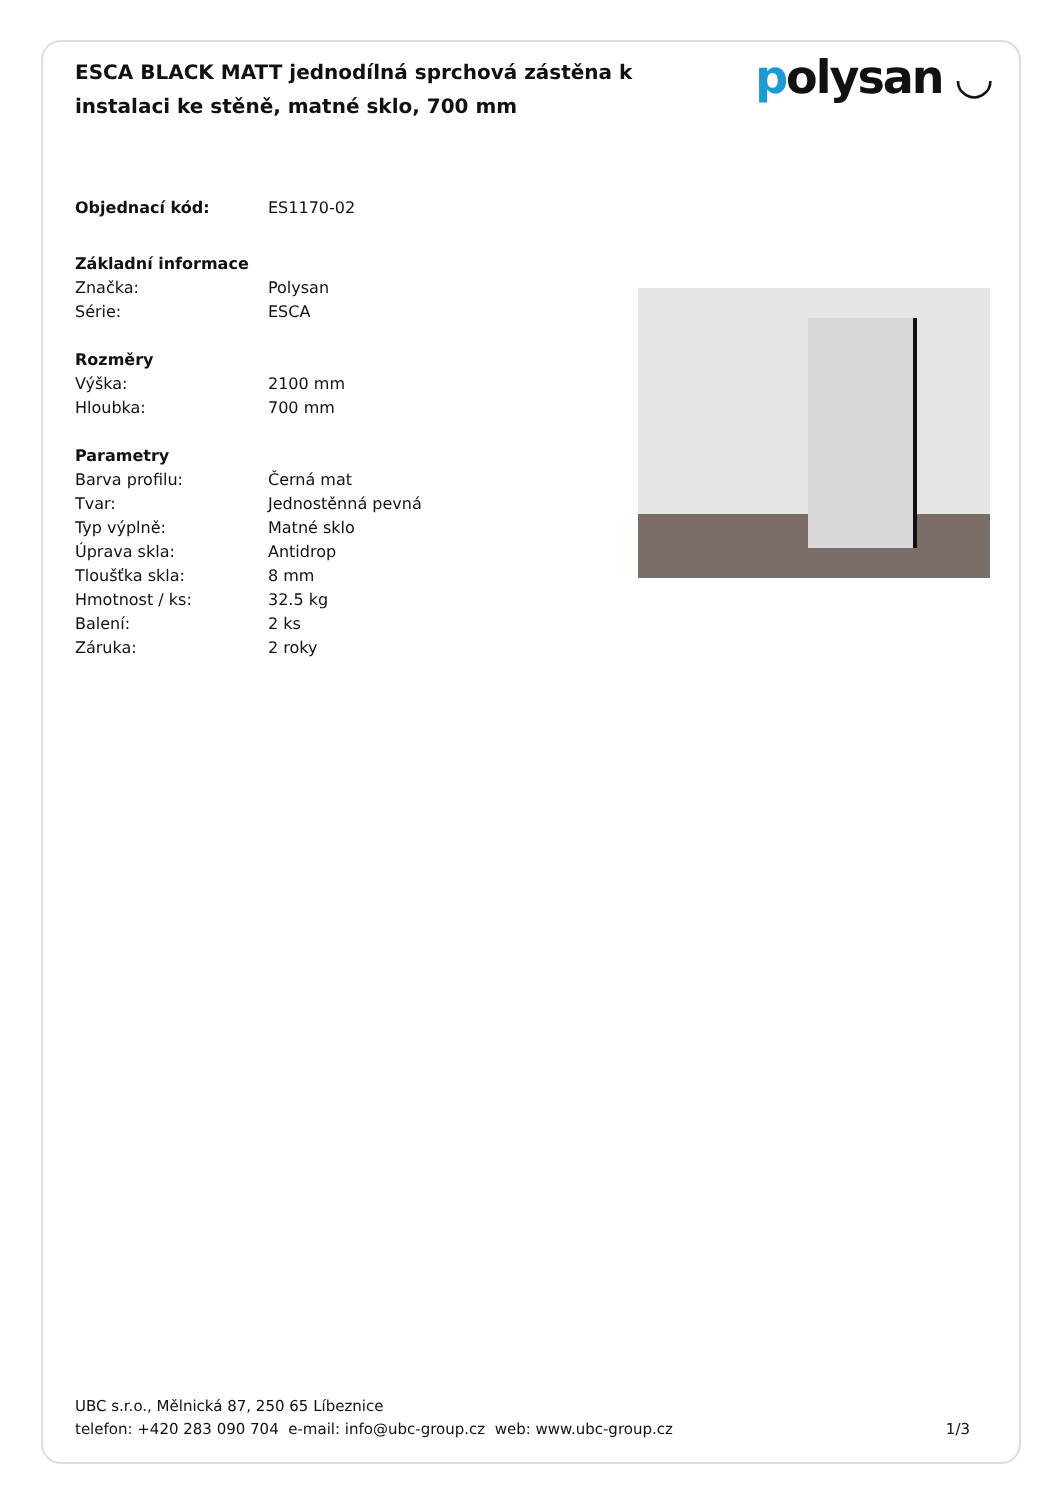ESCA BLACK MATT jednodílná sprchová zástěna k instalaci ke stěně, matné sklo, 700 mm
polysan ◡
| Objednací kód: | ES1170-02 |
| Základní informace | |
| Značka: | Polysan |
| Série: | ESCA |
| Rozměry | |
| Výška: | 2100 mm |
| Hloubka: | 700 mm |
| Parametry | |
| Barva profilu: | Černá mat |
| Tvar: | Jednostěnná pevná |
| Typ výplně: | Matné sklo |
| Úprava skla: | Antidrop |
| Tloušťka skla: | 8 mm |
| Hmotnost / ks: | 32.5 kg |
| Balení: | 2 ks |
| Záruka: | 2 roky |
UBC s.r.o., Mělnická 87, 250 65 Líbeznice
telefon: +420 283 090 704 e-mail: info@ubc-group.cz web: www.ubc-group.cz
1/3